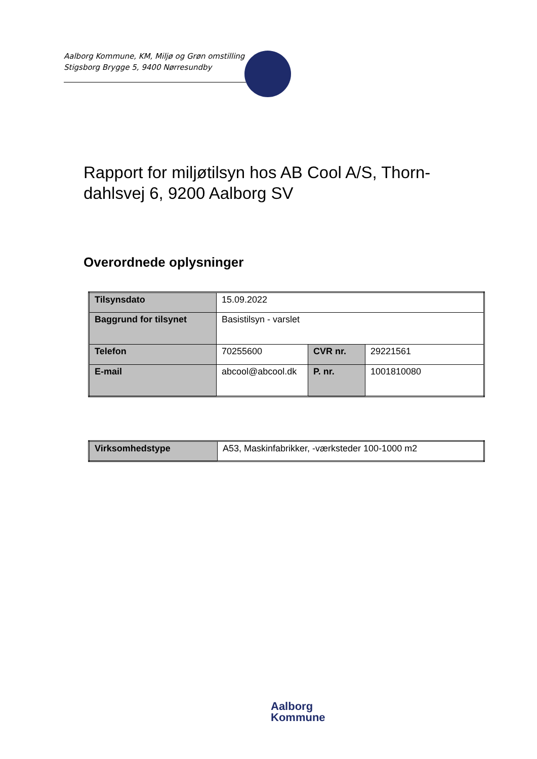Aalborg Kommune, KM, Miljø og Grøn omstilling
Stigsborg Brygge 5, 9400 Nørresundby
Rapport for miljøtilsyn hos AB Cool A/S, Thorn-dahlsvej 6, 9200 Aalborg SV
Overordnede oplysninger
| Tilsynsdato | 15.09.2022 | | |
| Baggrund for tilsynet | Basistilsyn - varslet | | |
| Telefon | 70255600 | CVR nr. | 29221561 |
| E-mail | abcool@abcool.dk | P. nr. | 1001810080 |
| Virksomhedstype | A53, Maskinfabrikker, -værksteder 100-1000 m2 |
Aalborg
Kommune